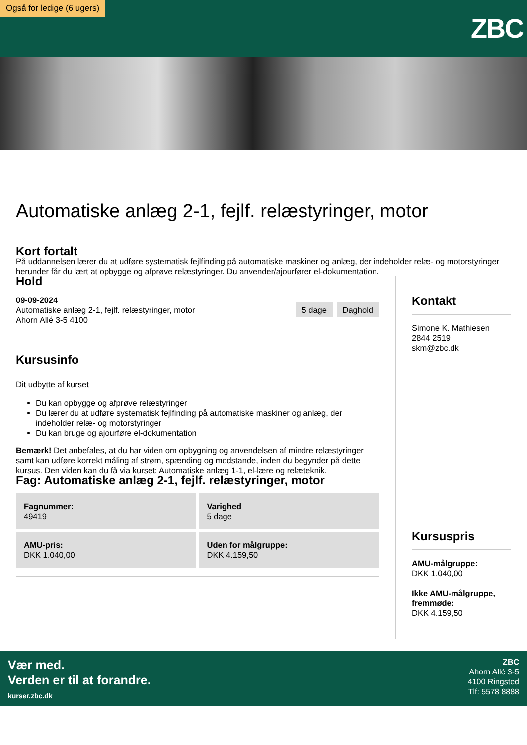ZBC
Også for ledige (6 ugers)
Automatiske anlæg 2-1, fejlf. relæstyringer, motor
Kort fortalt
På uddannelsen lærer du at udføre systematisk fejlfinding på automatiske maskiner og anlæg, der indeholder relæ- og motorstyringer herunder får du lært at opbygge og afprøve relæstyringer. Du anvender/ajourfører el-dokumentation.
Hold
09-09-2024
Automatiske anlæg 2-1, fejlf. relæstyringer, motor
Ahorn Allé 3-5 4100
5 dage Daghold
Kursusinfo
Dit udbytte af kurset
Du kan opbygge og afprøve relæstyringer
Du lærer du at udføre systematisk fejlfinding på automatiske maskiner og anlæg, der indeholder relæ- og motorstyringer
Du kan bruge og ajourføre el-dokumentation
Bemærk! Det anbefales, at du har viden om opbygning og anvendelsen af mindre relæstyringer samt kan udføre korrekt måling af strøm, spænding og modstande, inden du begynder på dette kursus. Den viden kan du få via kurset: Automatiske anlæg 1-1, el-lære og relæteknik.
Fag: Automatiske anlæg 2-1, fejlf. relæstyringer, motor
Fagnummer:
49419
Varighed
5 dage
AMU-pris:
DKK 1.040,00
Uden for målgruppe:
DKK 4.159,50
Kontakt
Simone K. Mathiesen
2844 2519
skm@zbc.dk
Kursuspris
AMU-målgruppe:
DKK 1.040,00
Ikke AMU-målgruppe, fremmøde:
DKK 4.159,50
Vær med.
Verden er til at forandre.
kurser.zbc.dk
ZBC
Ahorn Allé 3-5
4100 Ringsted
Tlf: 5578 8888